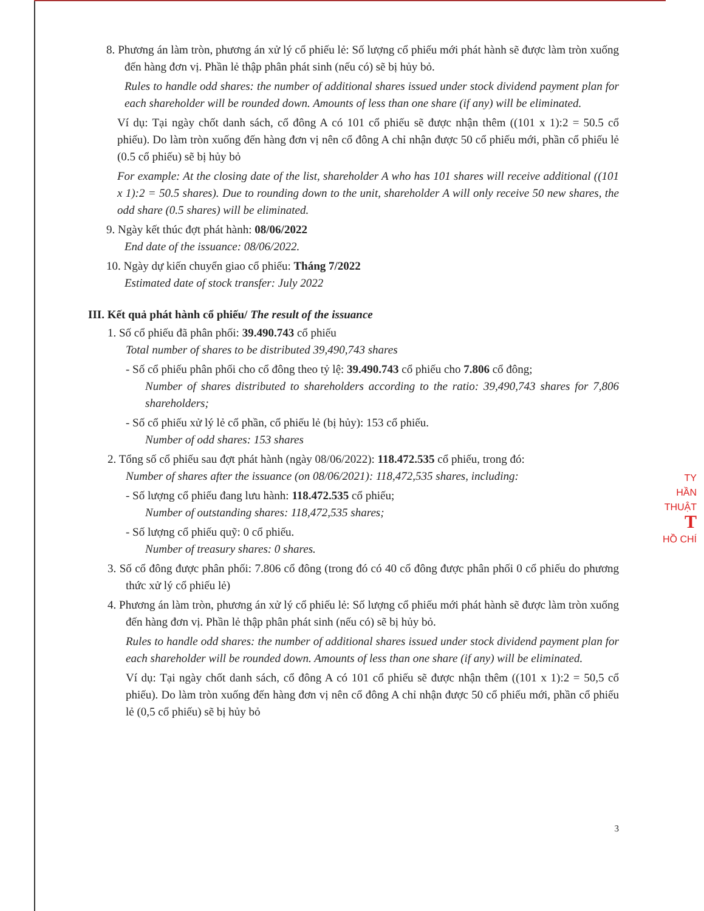8. Phương án làm tròn, phương án xử lý cổ phiếu lẻ: Số lượng cổ phiếu mới phát hành sẽ được làm tròn xuống đến hàng đơn vị. Phần lẻ thập phân phát sinh (nếu có) sẽ bị hủy bỏ.
Rules to handle odd shares: the number of additional shares issued under stock dividend payment plan for each shareholder will be rounded down. Amounts of less than one share (if any) will be eliminated.
Ví dụ: Tại ngày chốt danh sách, cổ đông A có 101 cổ phiếu sẽ được nhận thêm ((101 x 1):2 = 50.5 cổ phiếu). Do làm tròn xuống đến hàng đơn vị nên cổ đông A chỉ nhận được 50 cổ phiếu mới, phần cổ phiếu lẻ (0.5 cổ phiếu) sẽ bị hủy bỏ
For example: At the closing date of the list, shareholder A who has 101 shares will receive additional ((101 x 1):2 = 50.5 shares). Due to rounding down to the unit, shareholder A will only receive 50 new shares, the odd share (0.5 shares) will be eliminated.
9. Ngày kết thúc đợt phát hành: 08/06/2022
End date of the issuance: 08/06/2022.
10. Ngày dự kiến chuyển giao cổ phiếu: Tháng 7/2022
Estimated date of stock transfer: July 2022
III. Kết quả phát hành cổ phiếu/ The result of the issuance
1. Số cổ phiếu đã phân phối: 39.490.743 cổ phiếu
Total number of shares to be distributed 39,490,743 shares
- Số cổ phiếu phân phối cho cổ đông theo tỷ lệ: 39.490.743 cổ phiếu cho 7.806 cổ đông;
Number of shares distributed to shareholders according to the ratio: 39,490,743 shares for 7,806 shareholders;
- Số cổ phiếu xử lý lẻ cổ phần, cổ phiếu lẻ (bị hủy): 153 cổ phiếu.
Number of odd shares: 153 shares
2. Tổng số cổ phiếu sau đợt phát hành (ngày 08/06/2022): 118.472.535 cổ phiếu, trong đó:
Number of shares after the issuance (on 08/06/2021): 118,472,535 shares, including:
- Số lượng cổ phiếu đang lưu hành: 118.472.535 cổ phiếu;
Number of outstanding shares: 118,472,535 shares;
- Số lượng cổ phiếu quỹ: 0 cổ phiếu.
Number of treasury shares: 0 shares.
3. Số cổ đông được phân phối: 7.806 cổ đông (trong đó có 40 cổ đông được phân phối 0 cổ phiếu do phương thức xử lý cổ phiếu lẻ)
4. Phương án làm tròn, phương án xử lý cổ phiếu lẻ: Số lượng cổ phiếu mới phát hành sẽ được làm tròn xuống đến hàng đơn vị. Phần lẻ thập phân phát sinh (nếu có) sẽ bị hủy bỏ.
Rules to handle odd shares: the number of additional shares issued under stock dividend payment plan for each shareholder will be rounded down. Amounts of less than one share (if any) will be eliminated.
Ví dụ: Tại ngày chốt danh sách, cổ đông A có 101 cổ phiếu sẽ được nhận thêm ((101 x 1):2 = 50,5 cổ phiếu). Do làm tròn xuống đến hàng đơn vị nên cổ đông A chỉ nhận được 50 cổ phiếu mới, phần cổ phiếu lẻ (0,5 cổ phiếu) sẽ bị hủy bỏ
TY
HẦN
THUẬT
T
HỒ CHÍ
3